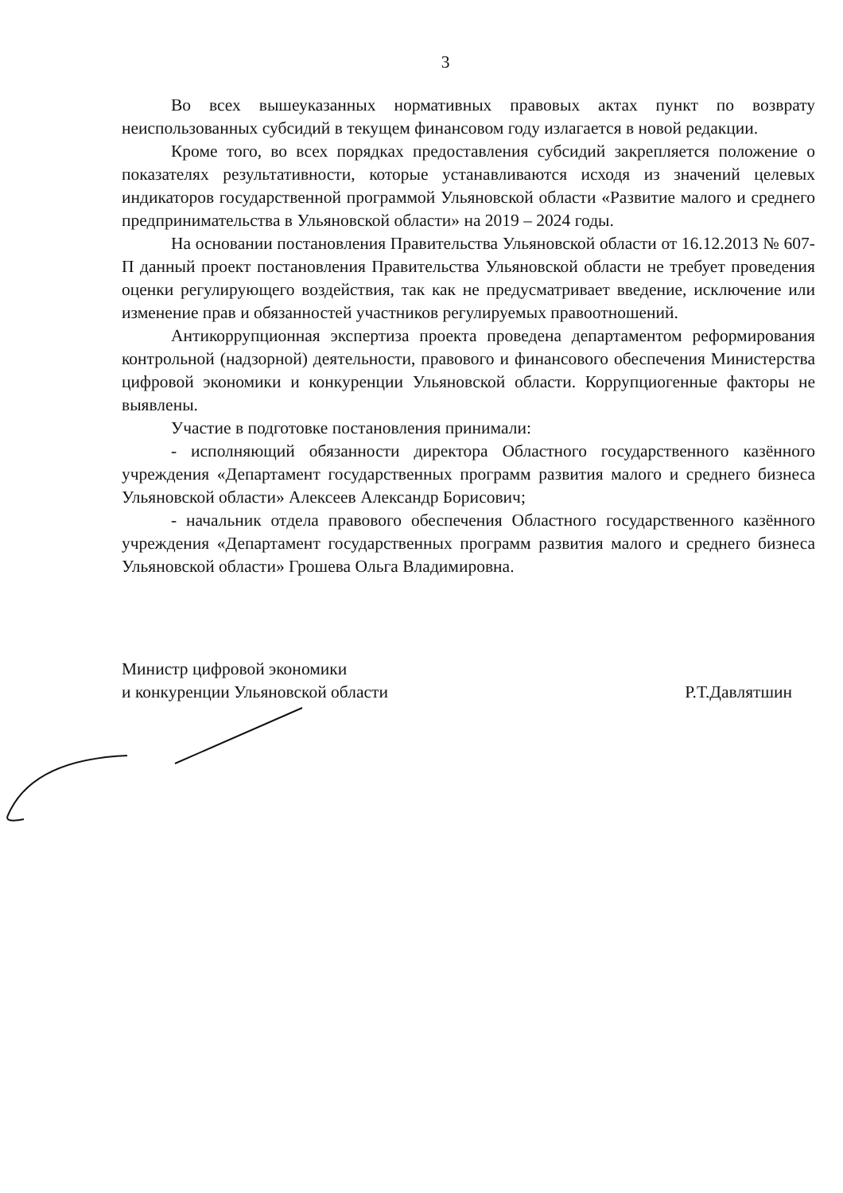3
Во всех вышеуказанных нормативных правовых актах пункт по возврату неиспользованных субсидий в текущем финансовом году излагается в новой редакции.
Кроме того, во всех порядках предоставления субсидий закрепляется положение о показателях результативности, которые устанавливаются исходя из значений целевых индикаторов государственной программой Ульяновской области «Развитие малого и среднего предпринимательства в Ульяновской области» на 2019 – 2024 годы.
На основании постановления Правительства Ульяновской области от 16.12.2013 № 607-П данный проект постановления Правительства Ульяновской области не требует проведения оценки регулирующего воздействия, так как не предусматривает введение, исключение или изменение прав и обязанностей участников регулируемых правоотношений.
Антикоррупционная экспертиза проекта проведена департаментом реформирования контрольной (надзорной) деятельности, правового и финансового обеспечения Министерства цифровой экономики и конкуренции Ульяновской области. Коррупциогенные факторы не выявлены.
Участие в подготовке постановления принимали:
- исполняющий обязанности директора Областного государственного казённого учреждения «Департамент государственных программ развития малого и среднего бизнеса Ульяновской области» Алексеев Александр Борисович;
- начальник отдела правового обеспечения Областного государственного казённого учреждения «Департамент государственных программ развития малого и среднего бизнеса Ульяновской области» Грошева Ольга Владимировна.
Министр цифровой экономики
и конкуренции Ульяновской области
Р.Т.Давлятшин